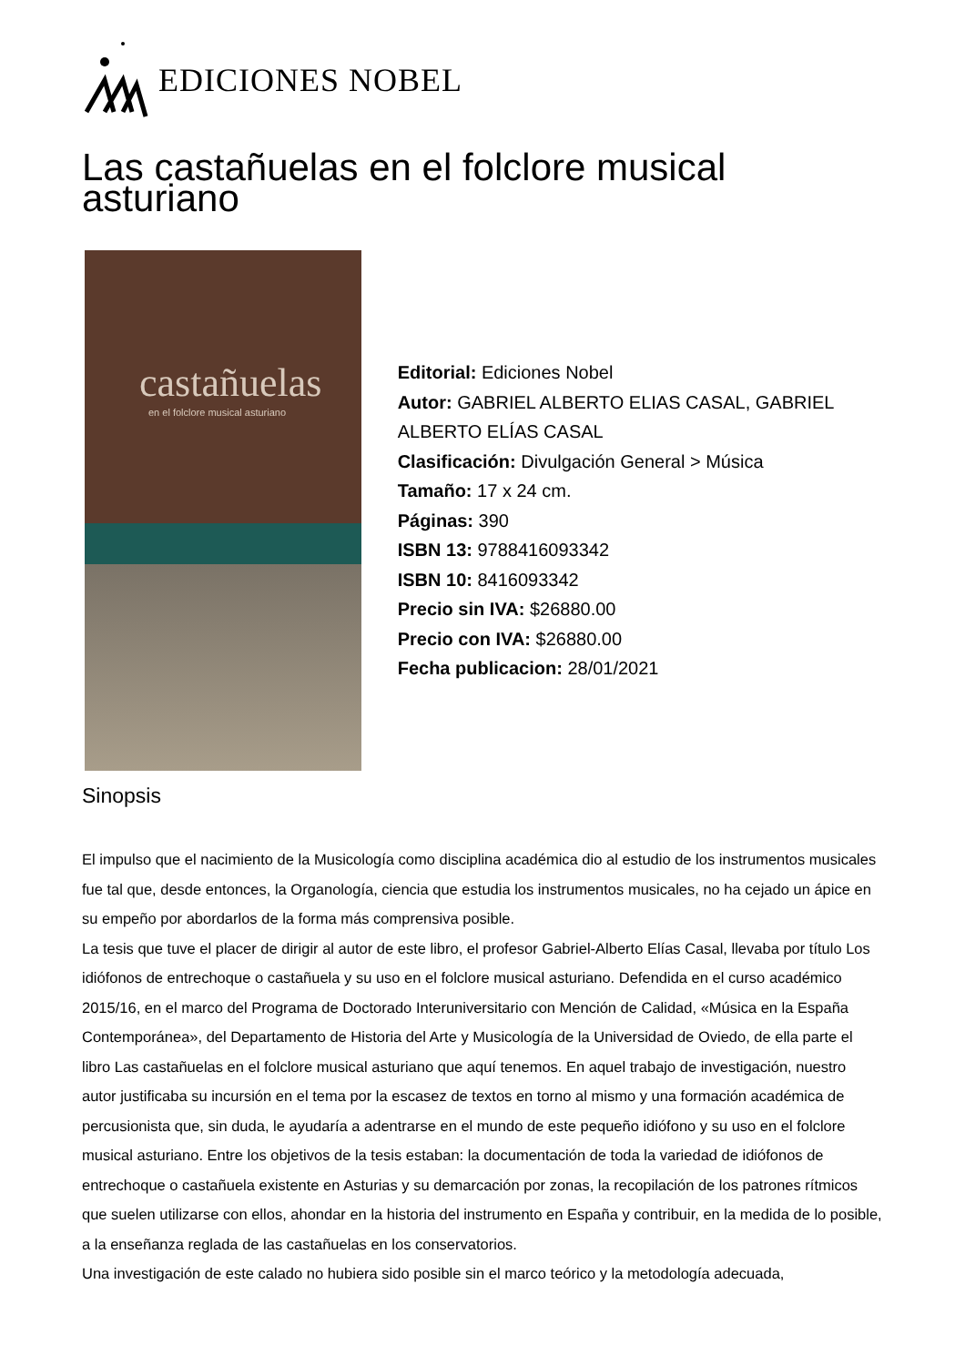EDICIONES NOBEL
Las castañuelas en el folclore musical asturiano
castañuelas
en el folclore musical asturiano
Editorial: Ediciones Nobel
Autor: GABRIEL ALBERTO ELIAS CASAL, GABRIEL ALBERTO ELÍAS CASAL
Clasificación: Divulgación General > Música
Tamaño: 17 x 24 cm.
Páginas: 390
ISBN 13: 9788416093342
ISBN 10: 8416093342
Precio sin IVA: $26880.00
Precio con IVA: $26880.00
Fecha publicacion: 28/01/2021
Sinopsis
El impulso que el nacimiento de la Musicología como disciplina académica dio al estudio de los instrumentos musicales fue tal que, desde entonces, la Organología, ciencia que estudia los instrumentos musicales, no ha cejado un ápice en su empeño por abordarlos de la forma más comprensiva posible.
La tesis que tuve el placer de dirigir al autor de este libro, el profesor Gabriel-Alberto Elías Casal, llevaba por título Los idiófonos de entrechoque o castañuela y su uso en el folclore musical asturiano. Defendida en el curso académico 2015/16, en el marco del Programa de Doctorado Interuniversitario con Mención de Calidad, «Música en la España Contemporánea», del Departamento de Historia del Arte y Musicología de la Universidad de Oviedo, de ella parte el libro Las castañuelas en el folclore musical asturiano que aquí tenemos. En aquel trabajo de investigación, nuestro autor justificaba su incursión en el tema por la escasez de textos en torno al mismo y una formación académica de percusionista que, sin duda, le ayudaría a adentrarse en el mundo de este pequeño idiófono y su uso en el folclore musical asturiano. Entre los objetivos de la tesis estaban: la documentación de toda la variedad de idiófonos de entrechoque o castañuela existente en Asturias y su demarcación por zonas, la recopilación de los patrones rítmicos que suelen utilizarse con ellos, ahondar en la historia del instrumento en España y contribuir, en la medida de lo posible, a la enseñanza reglada de las castañuelas en los conservatorios.
Una investigación de este calado no hubiera sido posible sin el marco teórico y la metodología adecuada,